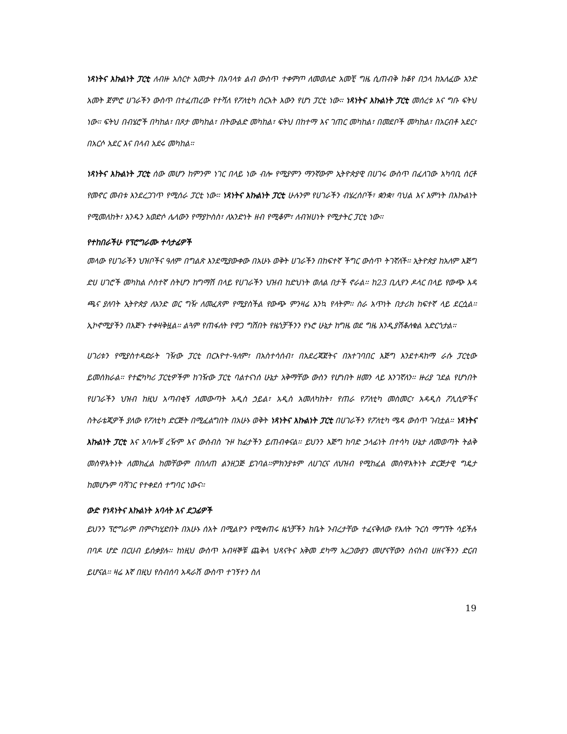ነጻነትና እኩልነት ፓርቲ ለብዙ አስርተ አመታት በአባላቱ ልብ ውስጥ ተቀምጦ ለመወለድ አመቺ ግዜ ሲጠብቅ ከቆየ በኃላ ከአለፈው አንድ አመት ጀምሮ ሀገራችን ውስጥ በተፈጠረው የተሻለ የፖለቲካ ስርአት እውን የሆነ ፓርቲ ነው፡፡ ነጻነትና እኩልነት ፓርቲ መሰረቱ እና ግቡ ፍትህ ነው፡፡ ፍትህ በብሄሮች በካከል፣ በጾታ መካከል፣ በትውልድ መካከል፣ ፍትህ በከተማ እና ገጠር መካከል፣ በመደቦች መካከል፣ በአርብቶ አደር፣ በአርሶ አደር እና በላብ አደሩ መካከል፡፡
ነጻነትና እኩልነት ፓርቲ ሰው መሆን ከምንም ነገር በላይ ነው ብሎ የሚያምን ማንኛውም ኢትዮጵያዊ በሀገሩ ውስጥ በፈለገው አካባቢ ሰርቶ የመኖር መብቱ እንደረጋገጥ የሚሰራ ፓርቲ ነው፡፡ ነጻነትና እኩልነት ፓርቲ ሁሉንም የሀገራችን ብሄረሰቦች፣ ቋንቋ፣ ባህል እና እምነት በእኩልነት የሚመለከት፣ አንዱን አወድሶ ሌላውን የማያኮስስ፣ ለአንድነት ዘብ የሚቆም፣ ለብዝሀነት የሚታትር ፓርቲ ነው፡፡
የተከበራችሁ የፕሮግራሙ ተሳታፊዎች
መላው የሀገራችን ህዝቦችና ዓለም በግልጽ እንደሚያውቀው በአሁኑ ወቅት ሀገራችን በከፍተኛ ችግር ውስጥ ትገኛለች፡፡ ኢትዮጵያ ከአለም እጅግ ድሀ ሀገሮች መካከል ሶስተኛ ስትሆን ከግማሽ በላይ የሀገራችን ህዝብ ከድህነት ወለል በታች ኖራል፡፡ ከ23 ቢሊየን ዶላር በላይ የውጭ እዳ ጫና ያለባት ኢትዮጵያ ለአንድ ወር ግዥ ለመፈጸም የሚያስችል የውጭ ምንዛሬ እንኳ የላትም፡፡ ስራ አጥነት በታሪክ ከፍተኛ ላይ ደርሷል፡፡ ኢኮኖሚያችን በእጅጉ ተቀዛቅዟል፡፡ ልጓም የጠፋለት የዋጋ ግሽበት የዜጎቻችንን የኑሮ ሁኔታ ከግዜ ወደ ግዜ እንዲያሽቆለቁል አድርጎታል፡፡
ሀገሪቱን የሚያስተዳድራት ገዥው ፓርቲ በርእዮተ-ዓለም፣ በአስተሳሰብ፣ በአደረጃጀትና በአተገባበር እጅግ እንደተዳከማ ራሱ ፓርቲው ይመሰክራል፡፡ የተፎካካሪ ፓርቲዎችም ከገዥው ፓርቲ ባልተናነሰ ሁኔታ አቅማቸው ውስን የሆነበት ዘመን ላይ እንገኛለን፡፡ ዙሪያ ገደል የሆነበት የሀገራችን ህዝብ ከዚህ አጣብቂኝ ለመውጣት አዲስ ኃይል፣ አዲስ አመለካከት፣ የጠራ የፖለቲካ መስመር፣ አዳዲስ ፖሊሲዎችና ስትራቴጂዎች ያለው የፖለቲካ ድርጅት በሚፈልግበት በአሁኑ ወቅት ነጻነትና እኩልነት ፓርቲ በሀገራችን የፖለቲካ ሜዳ ውስጥ ገብቷል፡፡ ነጻነትና እኩልነት ፓርቲ እና አባሎቹ ረዥም እና ውስብስ ጉዞ ከፊታችን ይጠብቀናል፡፡ ይህንን እጅግ ከባድ ኃላፊነት በተሳካ ሁኔታ ለመወጣት ትልቅ መስዋእትነት ለመክፈል ከመቸውም በበለጠ ልንዘጋጅ ይገባል፡፡ምክንያቱም ለሀገርና ለህዝብ የሚከፈል መስዋእትነት ድርጅታዊ ግዴታ ከመሆኑም ባሻገር የተቀደሰ ተግባር ነውና፡፡
ውድ የነጻነትና እኩልነት አባላት እና ደጋፊዎች
ይህንን ፕሮግራም በምናካሂድበት በአሁኑ ሰአት በሚልዮን የሚቀጠሩ ዜጎቻችን ከቤት ንብረታቸው ተፈናቅለው የእለት ጉርስ ማግኘት ሳይችሉ በባዶ ሆድ በርሀብ ይሰቃያሉ፡፡ ከነዚህ ውስጥ አብዛኞቹ ጨቅላ ህጻናትና አቅመ ደካማ አረጋውያን መሆናቸውን ስናስብ ሀዘናችንን ድርብ ይሆናል፡፡ ዛሬ እኛ በዚህ የስብሰባ አዳራሽ ውስጥ ተገኝተን ስለ
19